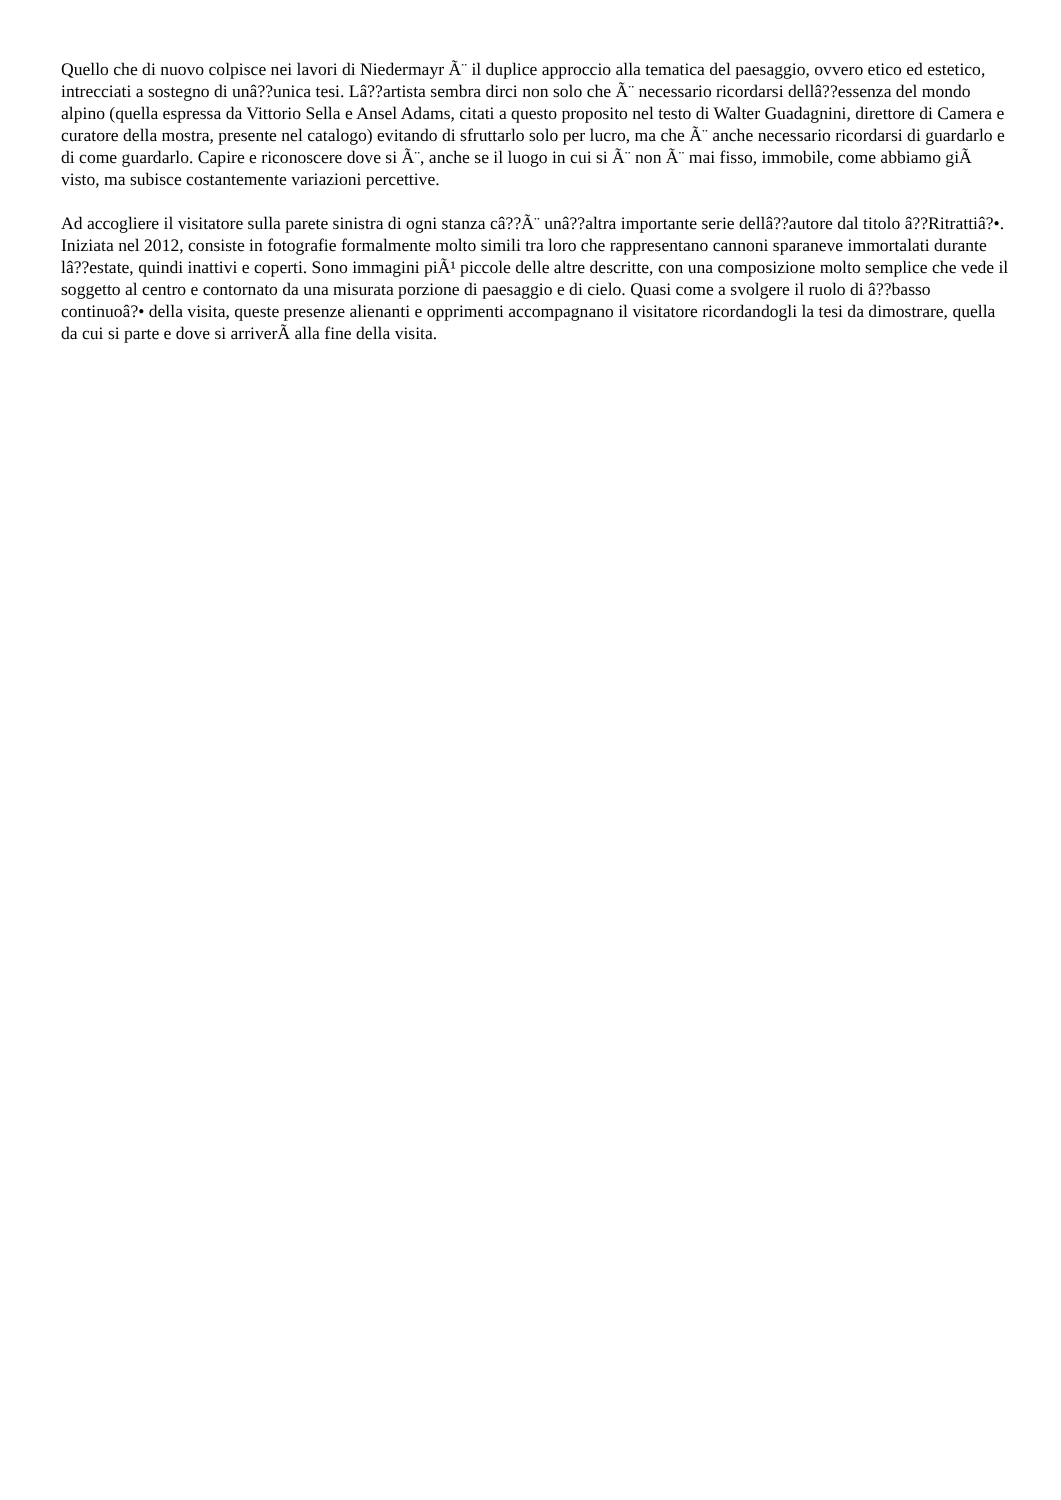Quello che di nuovo colpisce nei lavori di Niedermayr Ã¨ il duplice approccio alla tematica del paesaggio, ovvero etico ed estetico, intrecciati a sostegno di unâ??unica tesi. Lâ??artista sembra dirci non solo che Ã¨ necessario ricordarsi dellâ??essenza del mondo alpino (quella espressa da Vittorio Sella e Ansel Adams, citati a questo proposito nel testo di Walter Guadagnini, direttore di Camera e curatore della mostra, presente nel catalogo) evitando di sfruttarlo solo per lucro, ma che Ã¨ anche necessario ricordarsi di guardarlo e di come guardarlo. Capire e riconoscere dove si Ã¨, anche se il luogo in cui si Ã¨ non Ã¨ mai fisso, immobile, come abbiamo giÃ visto, ma subisce costantemente variazioni percettive.
Ad accogliere il visitatore sulla parete sinistra di ogni stanza câ??Ã¨ unâ??altra importante serie dellâ??autore dal titolo â??Ritrattiâ?•. Iniziata nel 2012, consiste in fotografie formalmente molto simili tra loro che rappresentano cannoni sparaneve immortalati durante lâ??estate, quindi inattivi e coperti. Sono immagini piÃ¹ piccole delle altre descritte, con una composizione molto semplice che vede il soggetto al centro e contornato da una misurata porzione di paesaggio e di cielo. Quasi come a svolgere il ruolo di â??basso continuoâ?• della visita, queste presenze alienanti e opprimenti accompagnano il visitatore ricordandogli la tesi da dimostrare, quella da cui si parte e dove si arriverÃ alla fine della visita.